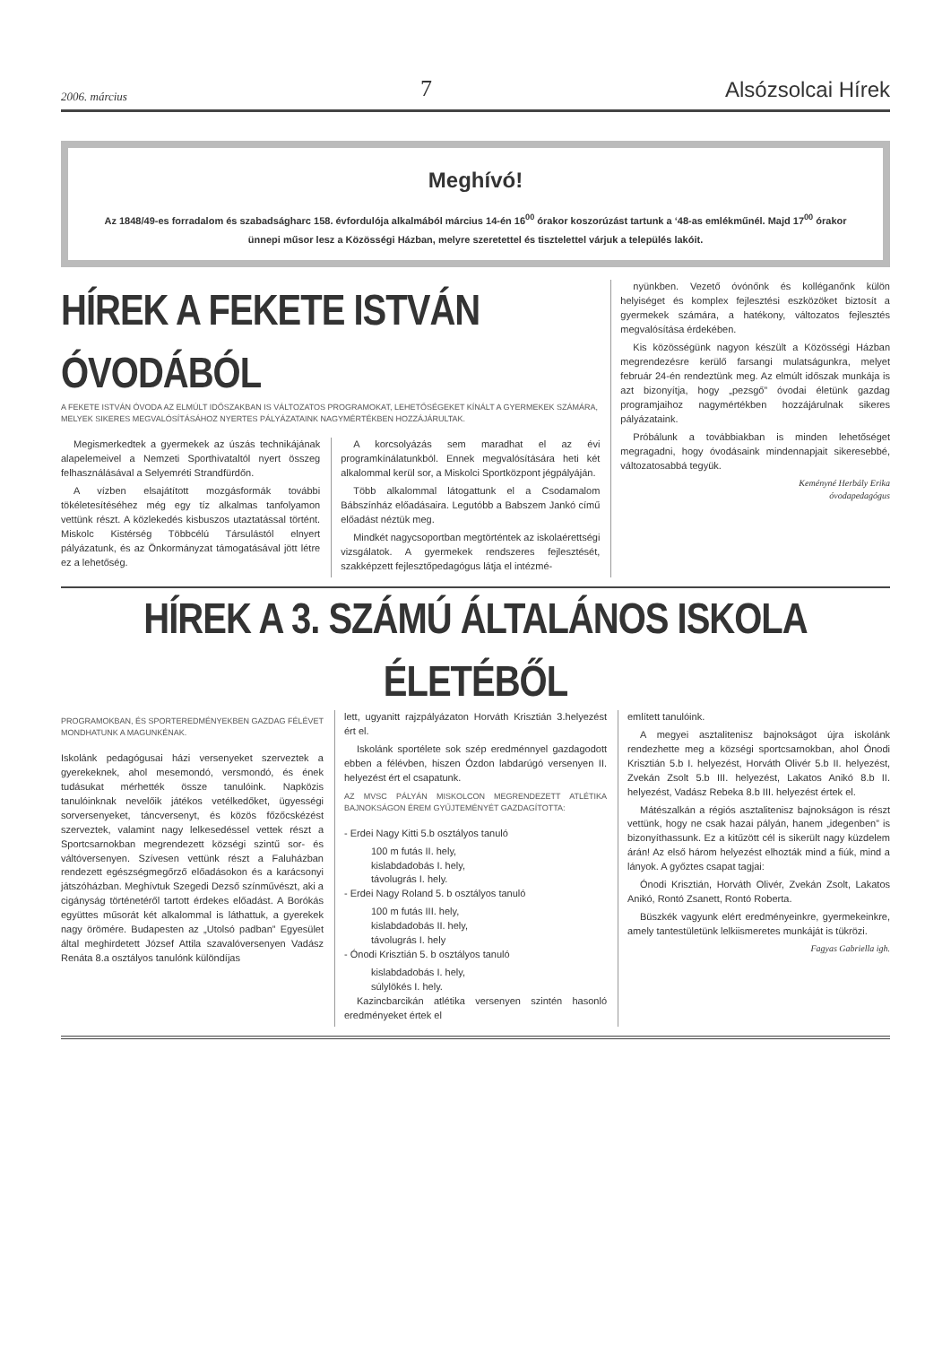2006. március 7 Alsózsolcai Hírek
Meghívó!
Az 1848/49-es forradalom és szabadságharc 158. évfordulója alkalmából március 14-én 16<sup>00</sup> órakor koszorúzást tartunk a ‘48-as emlékműnél. Majd 17<sup>00</sup> órakor ünnepi műsor lesz a Közösségi Házban, melyre szeretettel és tisztelettel várjuk a település lakóit.
HÍREK A FEKETE ISTVÁN ÓVODÁBÓL
A FEKETE ISTVÁN ÓVODA AZ ELMÚLT IDŐSZAKBAN IS VÁLTOZATOS PROGRAMOKAT, LEHETŐSÉGEKET KÍNÁLT A GYERMEKEK SZÁMÁRA, MELYEK SIKERES MEGVALÓSÍTÁSÁHOZ NYERTES PÁLYÁZATAINK NAGYMÉRTÉKBEN HOZZÁJÁRULTAK.
Megismerkedtek a gyermekek az úszás technikájának alapelemeivel a Nemzeti Sporthivataltól nyert összeg felhasználásával a Selyemréti Strandfürdőn.
A vízben elsajátított mozgásformák további tökéletesítéséhez még egy tíz alkalmas tanfolyamon vettünk részt. A közlekedés kisbuszos utaztatással történt. Miskolc Kistérség Többcélú Társulástól elnyert pályázatunk, és az Önkormányzat támogatásával jött létre ez a lehetőség.
A korcsolyázás sem maradhat el az évi programkínálatunkból. Ennek megvalósítására heti két alkalommal kerül sor, a Miskolci Sportközpont jégpályáján.
Több alkalommal látogattunk el a Csodamalom Bábszínház előadásaira. Legutóbb a Babszem Jankó című előadást néztük meg.
Mindkét nagycsoportban megtörténtek az iskolaérettségi vizsgálatok. A gyermekek rendszeres fejlesztését, szakképzett fejlesztőpedagógus látja el intézmé-
nyünkben. Vezető óvónőnk és kolléganőnk külön helyiséget és komplex fejlesztési eszközöket biztosít a gyermekek számára, a hatékony, változatos fejlesztés megvalósítása érdekében.
Kis közösségünk nagyon készült a Közösségi Házban megrendezésre kerülő farsangi mulatságunkra, melyet február 24-én rendeztünk meg. Az elmúlt időszak munkája is azt bizonyítja, hogy „pezsgő” óvodai életünk gazdag programjaihoz nagymértékben hozzájárulnak sikeres pályázataink.
Próbálunk a továbbiakban is minden lehetőséget megragadni, hogy óvodásaink mindennapjait sikeresebbé, változatosabbá tegyük.
Keményné Herbály Erika
óvodapedagógus
HÍREK A 3. SZÁMÚ ÁLTALÁNOS ISKOLA ÉLETÉBŐL
PROGRAMOKBAN, ÉS SPORTEREDMÉNYEKBEN GAZDAG FÉLÉVET MONDHATUNK A MAGUNKÉNAK.
Iskolánk pedagógusai házi versenyeket szerveztek a gyerekeknek, ahol mesemondó, versmondó, és ének tudásukat mérhették össze tanulóink. Napközis tanulóinknak nevelőik játékos vetélkedőket, ügyességi sorversenyeket, táncversenyt, és közös főzőcskézést szerveztek, valamint nagy lelkesedéssel vettek részt a Sportcsarnokban megrendezett községi szintű sor- és váltóversenyen. Szívesen vettünk részt a Faluházban rendezett egészségmegőrző előadásokon és a karácsonyi játszóházban. Meghívtuk Szegedi Dezső színművészt, aki a cigányság történetéről tartott érdekes előadást. A Borókás együttes műsorát két alkalommal is láthattuk, a gyerekek nagy örömére. Budapesten az „Utolsó padban” Egyesület által meghirdetett József Attila szavalóversenyen Vadász Renáta 8.a osztályos tanulónk különdíjas
lett, ugyanitt rajzpályázaton Horváth Krisztián 3.helyezést ért el.
Iskolánk sportélete sok szép eredménnyel gazdagodott ebben a félévben, hiszen Ózdon labdarúgó versenyen II. helyezést ért el csapatunk.
AZ MVSC PÁLYÁN MISKOLCON MEGRENDEZETT ATLÉTIKA BAJNOKSÁGON ÉREM GYŰJTEMÉNYÉT GAZDAGÍTOTTA:
- Erdei Nagy Kitti 5.b osztályos tanuló
100 m futás II. hely,
kislabdadobás I. hely,
távolugrás I. hely.
- Erdei Nagy Roland 5. b osztályos tanuló
100 m futás III. hely,
kislabdadobás II. hely,
távolugrás I. hely
- Ónodi Krisztián 5. b osztályos tanuló
kislabdadobás I. hely,
súlylökés I. hely.
Kazincbarcikán atlétika versenyen szintén hasonló eredményeket értek el
említett tanulóink.
A megyei asztalitenisz bajnokságot újra iskolánk rendezhette meg a községi sportcsarnokban, ahol Ónodi Krisztián 5.b I. helyezést, Horváth Olivér 5.b II. helyezést, Zvekán Zsolt 5.b III. helyezést, Lakatos Anikó 8.b II. helyezést, Vadász Rebeka 8.b III. helyezést értek el.
Mátészalkán a régiós asztalitenisz bajnokságon is részt vettünk, hogy ne csak hazai pályán, hanem „idegenben” is bizonyíthassunk. Ez a kitűzött cél is sikerült nagy küzdelem árán! Az első három helyezést elhozták mind a fiúk, mind a lányok. A győztes csapat tagjai:
Ónodi Krisztián, Horváth Olivér, Zvekán Zsolt, Lakatos Anikó, Rontó Zsanett, Rontó Roberta.
Büszkék vagyunk elért eredményeinkre, gyermekeinkre, amely tantestületünk lelkiismeretes munkáját is tükrözi.
Fagyas Gabriella igh.